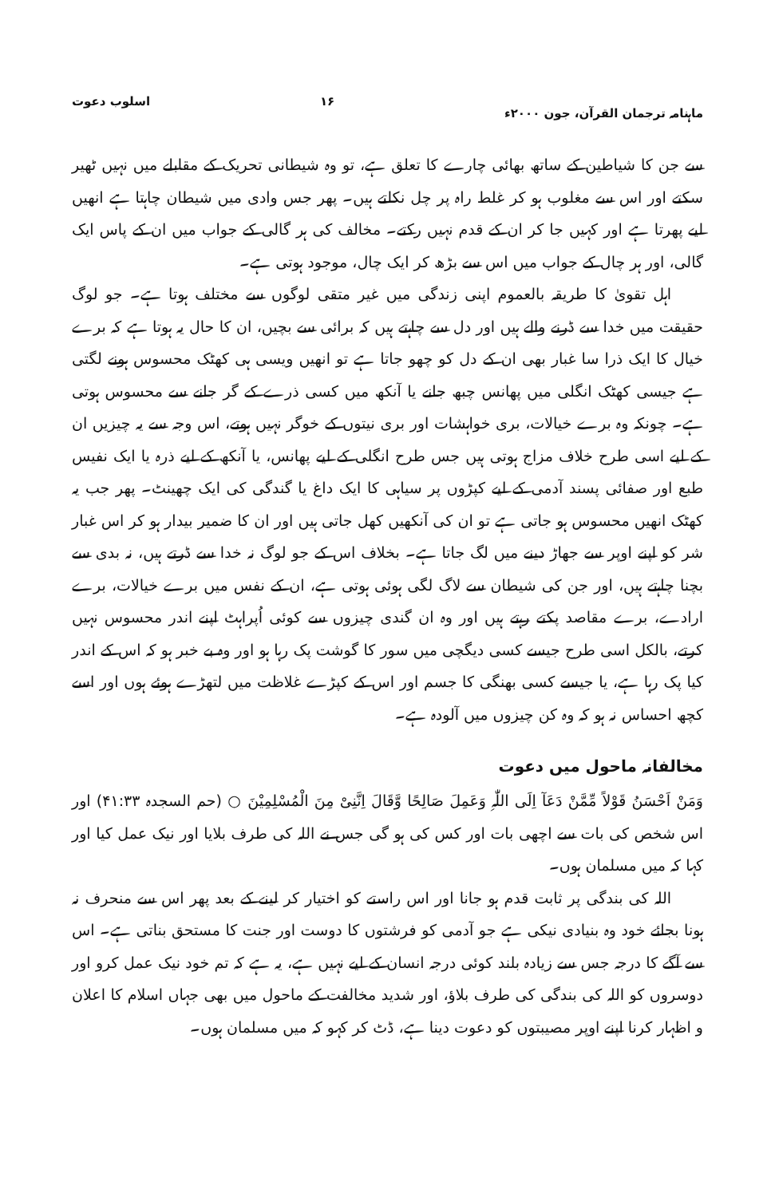ماہنامہ ترجمان القرآن، جون ۲۰۰۰ء ۱۶ اسلوب دعوت
سے جن کا شیاطین کے ساتھ بھائی چارے کا تعلق ہے، تو وہ شیطانی تحریک کے مقابلے میں نہیں ٹھیر سکتے اور اس سے مغلوب ہو کر غلط راہ پر چل نکلتے ہیں۔ پھر جس وادی میں شیطان چاہتا ہے انھیں لیے پھرتا ہے اور کہیں جا کر ان کے قدم نہیں رکتے۔ مخالف کی ہر گالی کے جواب میں ان کے پاس ایک گالی، اور ہر چال کے جواب میں اس سے بڑھ کر ایک چال، موجود ہوتی ہے۔
اہل تقویٰ کا طریقہ بالعموم اپنی زندگی میں غیر متقی لوگوں سے مختلف ہوتا ہے۔ جو لوگ حقیقت میں خدا سے ڈرنے والے ہیں اور دل سے چاہتے ہیں کہ برائی سے بچیں، ان کا حال یہ ہوتا ہے کہ برے خیال کا ایک ذرا سا غبار بھی ان کے دل کو چھو جاتا ہے تو انھیں ویسی ہی کھٹک محسوس ہونے لگتی ہے جیسی کھٹک انگلی میں پھانس چبھ جانے یا آنکھ میں کسی ذرے کے گر جانے سے محسوس ہوتی ہے۔ چونکہ وہ برے خیالات، بری خواہشات اور بری نیتوں کے خوگر نہیں ہوتے، اس وجہ سے یہ چیزیں ان کے لیے اسی طرح خلاف مزاج ہوتی ہیں جس طرح انگلی کے لیے پھانس، یا آنکھ کے لیے ذرہ یا ایک نفیس طبع اور صفائی پسند آدمی کے لیے کپڑوں پر سیاہی کا ایک داغ یا گندگی کی ایک چھینٹ۔ پھر جب یہ کھٹک انھیں محسوس ہو جاتی ہے تو ان کی آنکھیں کھل جاتی ہیں اور ان کا ضمیر بیدار ہو کر اس غبار شر کو اپنے اوپر سے جھاڑ دینے میں لگ جاتا ہے۔ بخلاف اس کے جو لوگ نہ خدا سے ڈرتے ہیں، نہ بدی سے بچنا چاہتے ہیں، اور جن کی شیطان سے لاگ لگی ہوئی ہوتی ہے، ان کے نفس میں برے خیالات، برے ارادے، برے مقاصد پکتے رہتے ہیں اور وہ ان گندی چیزوں سے کوئی اُپراہٹ اپنے اندر محسوس نہیں کرتے، بالکل اسی طرح جیسے کسی دیگچی میں سور کا گوشت پک رہا ہو اور وہ بے خبر ہو کہ اس کے اندر کیا پک رہا ہے، یا جیسے کسی بھنگی کا جسم اور اس کے کپڑے غلاظت میں لتھڑے ہوئے ہوں اور اسے کچھ احساس نہ ہو کہ وہ کن چیزوں میں آلودہ ہے۔
مخالفانہ ماحول میں دعوت
وَمَنْ اَحْسَنُ قَوْلاً مِّمَّنْ دَعَآ اِلَی اللّٰہِ وَعَمِلَ صَالِحًا وَّقَالَ اِنَّنِیْ مِنَ الْمُسْلِمِیْنَ ○ (حم السجدہ ۴۱:۳۳) اور اس شخص کی بات سے اچھی بات اور کس کی ہو گی جس نے اللہ کی طرف بلایا اور نیک عمل کیا اور کہا کہ میں مسلمان ہوں۔
اللہ کی بندگی پر ثابت قدم ہو جانا اور اس راستے کو اختیار کر لینے کے بعد پھر اس سے منحرف نہ ہونا بجائے خود وہ بنیادی نیکی ہے جو آدمی کو فرشتوں کا دوست اور جنت کا مستحق بناتی ہے۔ اس سے آگے کا درجہ جس سے زیادہ بلند کوئی درجہ انسان کے لیے نہیں ہے، یہ ہے کہ تم خود نیک عمل کرو اور دوسروں کو اللہ کی بندگی کی طرف بلاؤ، اور شدید مخالفت کے ماحول میں بھی جہاں اسلام کا اعلان و اظہار کرنا اپنے اوپر مصیبتوں کو دعوت دینا ہے، ڈٹ کر کہو کہ میں مسلمان ہوں۔